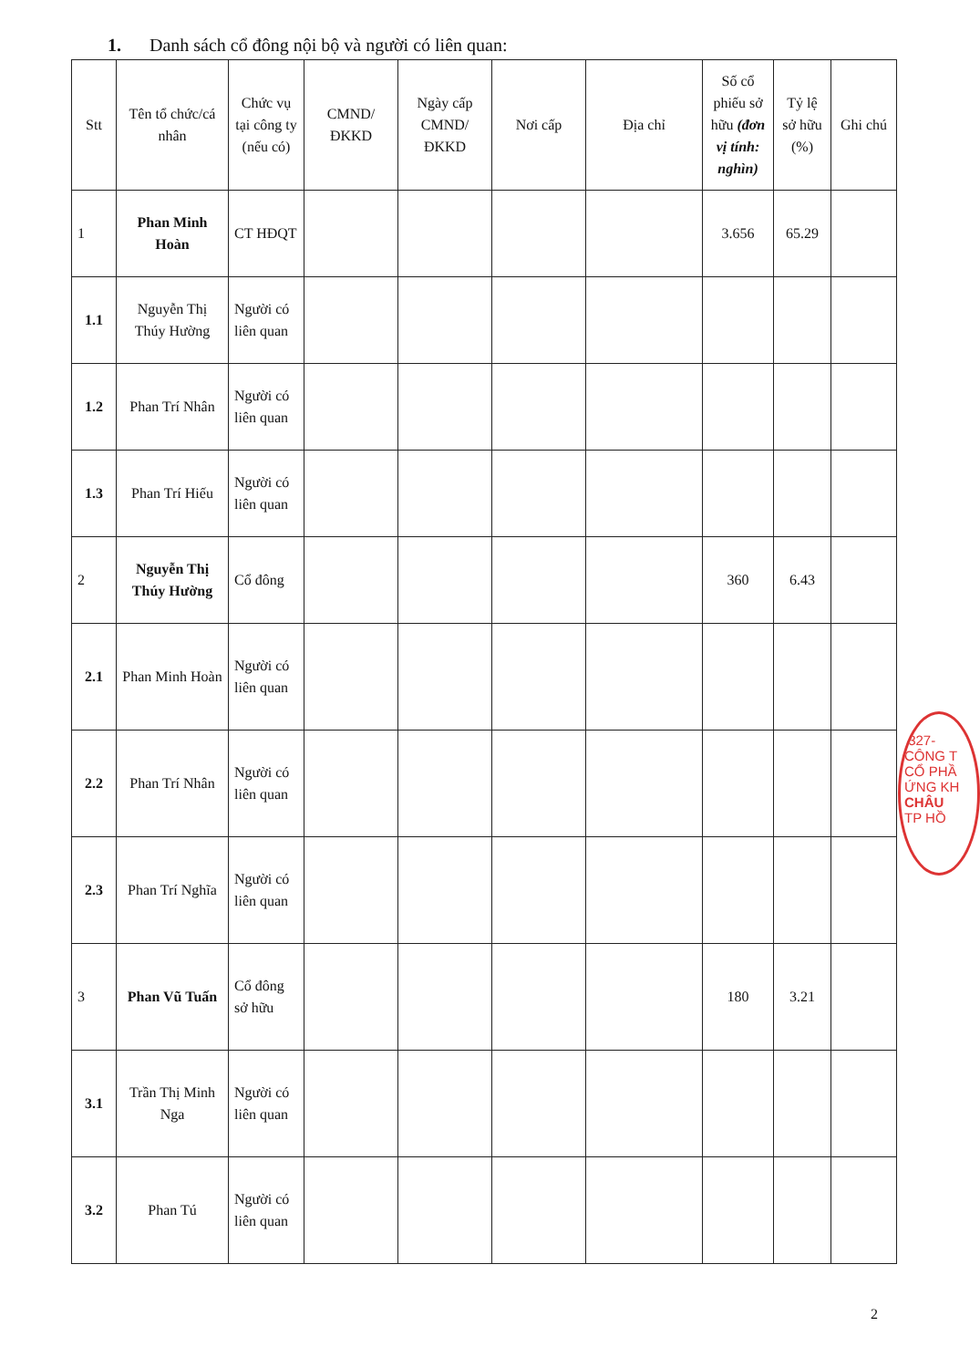1. Danh sách cổ đông nội bộ và người có liên quan:
| Stt | Tên tổ chức/cá nhân | Chức vụ tại công ty (nếu có) | CMND/ ĐKKD | Ngày cấp CMND/ ĐKKD | Nơi cấp | Địa chỉ | Số cổ phiếu sở hữu (đơn vị tính: nghìn) | Tỷ lệ sở hữu (%) | Ghi chú |
| --- | --- | --- | --- | --- | --- | --- | --- | --- | --- |
| 1 | Phan Minh Hoàn | CT HĐQT | | | | | 3.656 | 65.29 | |
| 1.1 | Nguyễn Thị Thúy Hường | Người có liên quan | | | | | | | |
| 1.2 | Phan Trí Nhân | Người có liên quan | | | | | | | |
| 1.3 | Phan Trí Hiếu | Người có liên quan | | | | | | | |
| 2 | Nguyễn Thị Thúy Hường | Cổ đông | | | | | 360 | 6.43 | |
| 2.1 | Phan Minh Hoàn | Người có liên quan | | | | | | | |
| 2.2 | Phan Trí Nhân | Người có liên quan | | | | | | | |
| 2.3 | Phan Trí Nghĩa | Người có liên quan | | | | | | | |
| 3 | Phan Vũ Tuấn | Cổ đông sở hữu | | | | | 180 | 3.21 | |
| 3.1 | Trần Thị Minh Nga | Người có liên quan | | | | | | | |
| 3.2 | Phan Tú | Người có liên quan | | | | | | | |
2
:327-
CÔNG T
CỔ PHẦ
ỨNG KH
CHÂU
TP HỒ